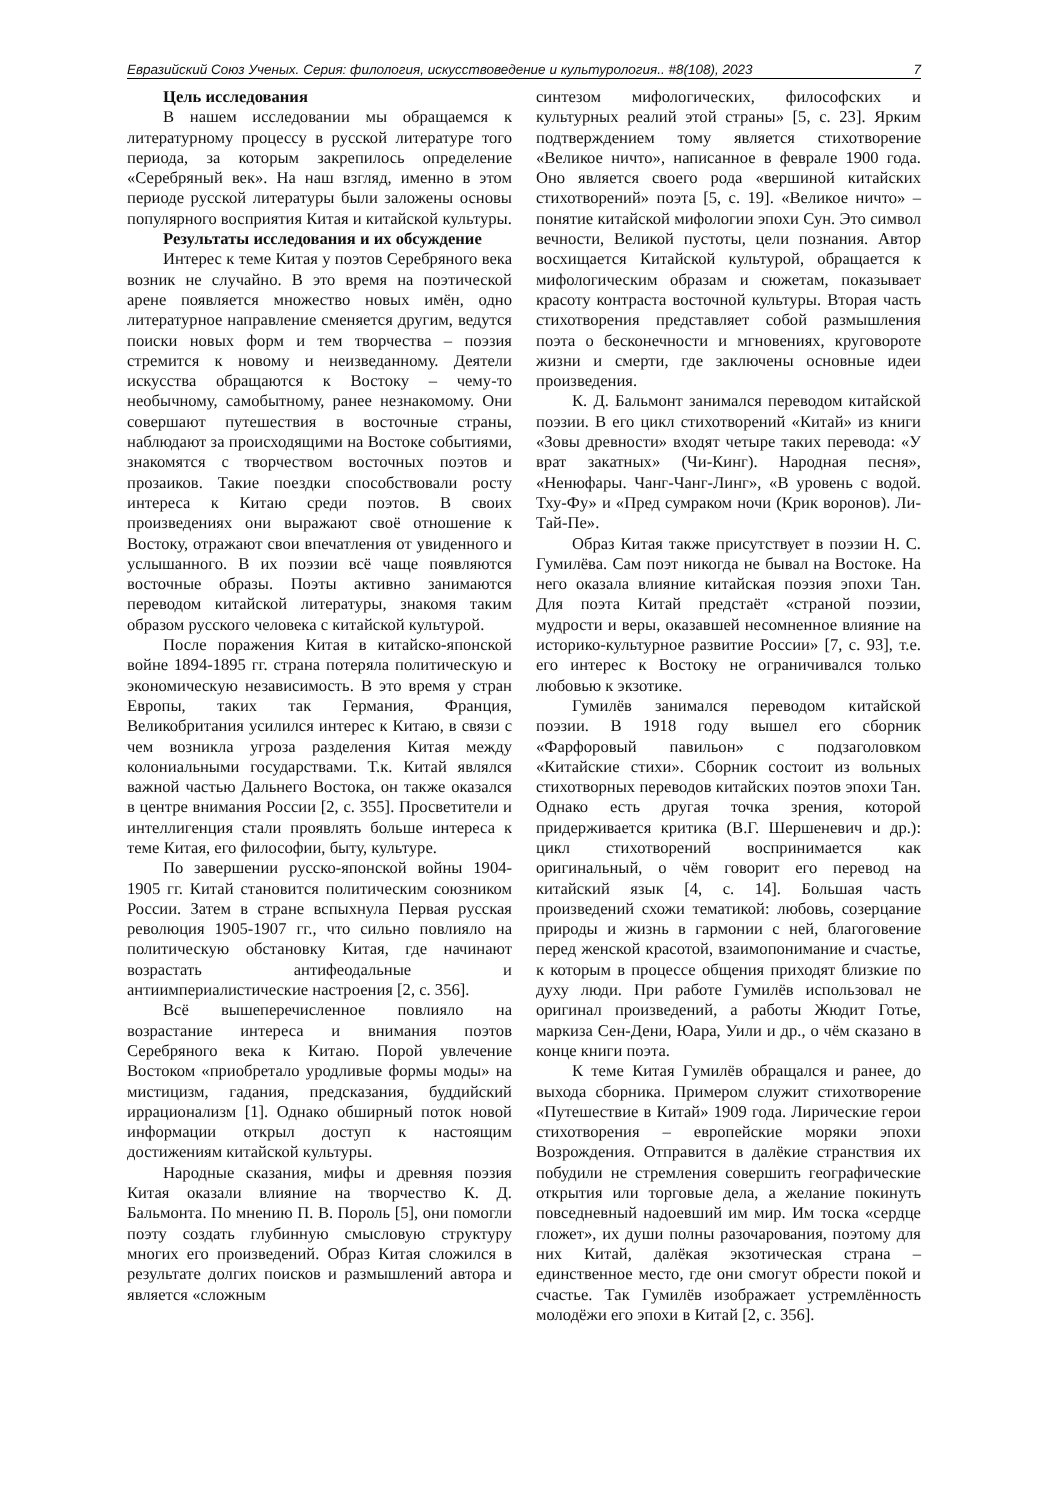Евразийский Союз Ученых. Серия: филология, искусствоведение и культурология.. #8(108), 2023 7
Цель исследования
В нашем исследовании мы обращаемся к литературному процессу в русской литературе того периода, за которым закрепилось определение «Серебряный век». На наш взгляд, именно в этом периоде русской литературы были заложены основы популярного восприятия Китая и китайской культуры.
Результаты исследования и их обсуждение
Интерес к теме Китая у поэтов Серебряного века возник не случайно. В это время на поэтической арене появляется множество новых имён, одно литературное направление сменяется другим, ведутся поиски новых форм и тем творчества – поэзия стремится к новому и неизведанному. Деятели искусства обращаются к Востоку – чему-то необычному, самобытному, ранее незнакомому. Они совершают путешествия в восточные страны, наблюдают за происходящими на Востоке событиями, знакомятся с творчеством восточных поэтов и прозаиков. Такие поездки способствовали росту интереса к Китаю среди поэтов. В своих произведениях они выражают своё отношение к Востоку, отражают свои впечатления от увиденного и услышанного. В их поэзии всё чаще появляются восточные образы. Поэты активно занимаются переводом китайской литературы, знакомя таким образом русского человека с китайской культурой.
После поражения Китая в китайско-японской войне 1894-1895 гг. страна потеряла политическую и экономическую независимость. В это время у стран Европы, таких так Германия, Франция, Великобритания усилился интерес к Китаю, в связи с чем возникла угроза разделения Китая между колониальными государствами. Т.к. Китай являлся важной частью Дальнего Востока, он также оказался в центре внимания России [2, с. 355]. Просветители и интеллигенция стали проявлять больше интереса к теме Китая, его философии, быту, культуре.
По завершении русско-японской войны 1904-1905 гг. Китай становится политическим союзником России. Затем в стране вспыхнула Первая русская революция 1905-1907 гг., что сильно повлияло на политическую обстановку Китая, где начинают возрастать антифеодальные и антиимпериалистические настроения [2, с. 356].
Всё вышеперечисленное повлияло на возрастание интереса и внимания поэтов Серебряного века к Китаю. Порой увлечение Востоком «приобретало уродливые формы моды» на мистицизм, гадания, предсказания, буддийский иррационализм [1]. Однако обширный поток новой информации открыл доступ к настоящим достижениям китайской культуры.
Народные сказания, мифы и древняя поэзия Китая оказали влияние на творчество К. Д. Бальмонта. По мнению П. В. Пороль [5], они помогли поэту создать глубинную смысловую структуру многих его произведений. Образ Китая сложился в результате долгих поисков и размышлений автора и является «сложным
синтезом мифологических, философских и культурных реалий этой страны» [5, с. 23]. Ярким подтверждением тому является стихотворение «Великое ничто», написанное в феврале 1900 года. Оно является своего рода «вершиной китайских стихотворений» поэта [5, с. 19]. «Великое ничто» – понятие китайской мифологии эпохи Сун. Это символ вечности, Великой пустоты, цели познания. Автор восхищается Китайской культурой, обращается к мифологическим образам и сюжетам, показывает красоту контраста восточной культуры. Вторая часть стихотворения представляет собой размышления поэта о бесконечности и мгновениях, круговороте жизни и смерти, где заключены основные идеи произведения.
К. Д. Бальмонт занимался переводом китайской поэзии. В его цикл стихотворений «Китай» из книги «Зовы древности» входят четыре таких перевода: «У врат закатных» (Чи-Кинг). Народная песня», «Ненюфары. Чанг-Чанг-Линг», «В уровень с водой. Тху-Фу» и «Пред сумраком ночи (Крик воронов). Ли-Тай-Пе».
Образ Китая также присутствует в поэзии Н. С. Гумилёва. Сам поэт никогда не бывал на Востоке. На него оказала влияние китайская поэзия эпохи Тан. Для поэта Китай предстаёт «страной поэзии, мудрости и веры, оказавшей несомненное влияние на историко-культурное развитие России» [7, с. 93], т.е. его интерес к Востоку не ограничивался только любовью к экзотике.
Гумилёв занимался переводом китайской поэзии. В 1918 году вышел его сборник «Фарфоровый павильон» с подзаголовком «Китайские стихи». Сборник состоит из вольных стихотворных переводов китайских поэтов эпохи Тан. Однако есть другая точка зрения, которой придерживается критика (В.Г. Шершеневич и др.): цикл стихотворений воспринимается как оригинальный, о чём говорит его перевод на китайский язык [4, с. 14]. Большая часть произведений схожи тематикой: любовь, созерцание природы и жизнь в гармонии с ней, благоговение перед женской красотой, взаимопонимание и счастье, к которым в процессе общения приходят близкие по духу люди. При работе Гумилёв использовал не оригинал произведений, а работы Жюдит Готье, маркиза Сен-Дени, Юара, Уили и др., о чём сказано в конце книги поэта.
К теме Китая Гумилёв обращался и ранее, до выхода сборника. Примером служит стихотворение «Путешествие в Китай» 1909 года. Лирические герои стихотворения – европейские моряки эпохи Возрождения. Отправится в далёкие странствия их побудили не стремления совершить географические открытия или торговые дела, а желание покинуть повседневный надоевший им мир. Им тоска «сердце гложет», их души полны разочарования, поэтому для них Китай, далёкая экзотическая страна – единственное место, где они смогут обрести покой и счастье. Так Гумилёв изображает устремлённость молодёжи его эпохи в Китай [2, с. 356].